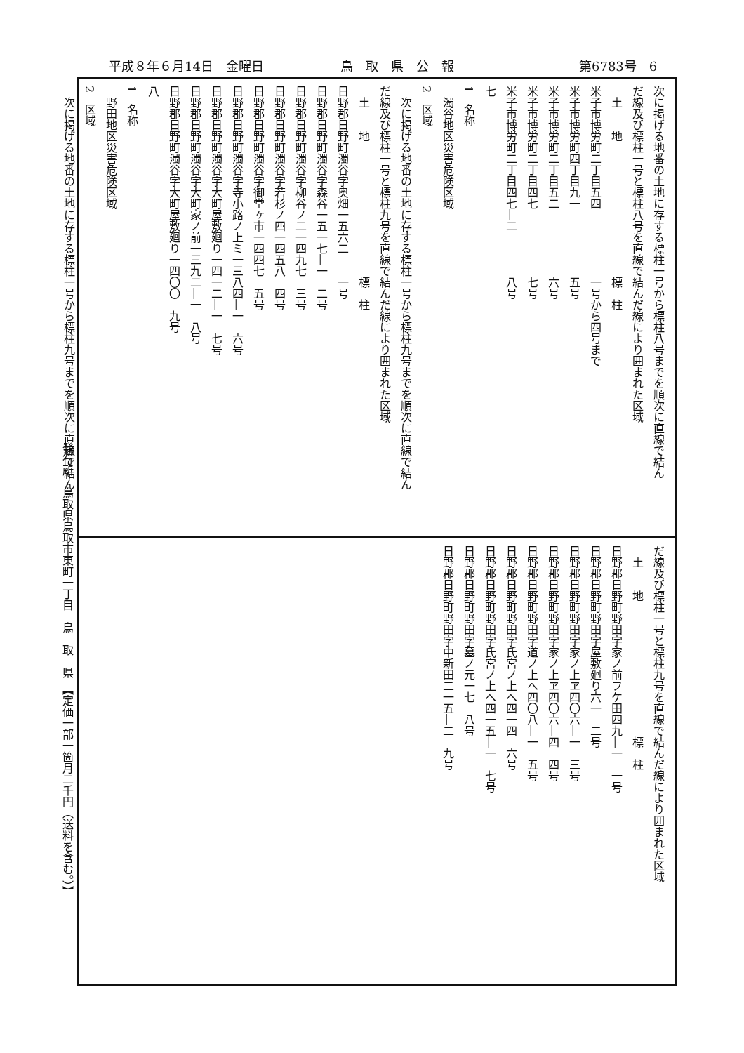平成８年６月14日　金曜日 鳥　取　県　公　報 第6783号　6
次に掲げる地番の土地に存する標柱一号から標柱八号までを順次に直線で結ん
だ線及び標柱一号と標柱八号を直線で結んだ線により囲まれた区域
　土　　地　　　　　　　　　　　　標　柱
米子市博労町二丁目五四　　　　　　一号から四号まで
米子市博労町四丁目九一　　　　　　五号
米子市博労町二丁目五二　　　　　　六号
米子市博労町二丁目四七　　　　　　七号
米子市博労町二丁目四七―二　　　　八号
七
1　名称
　濁谷地区災害危険区域
2　区域
　次に掲げる地番の土地に存する標柱一号から標柱九号までを順次に直線で結ん
だ線及び標柱一号と標柱九号を直線で結んだ線により囲まれた区域
　土　　地　　　　　　　　　　　　標　柱
日野郡日野町濁谷字奥畑一五六二　　一号
日野郡日野町濁谷字森谷一五一七―一　二号
日野郡日野町濁谷字柳谷ノ二一四九七　三号
日野郡日野町濁谷字若杉ノ四一四五八　四号
日野郡日野町濁谷字御堂ヶ市一四四七　五号
日野郡日野町濁谷字寺小路ノ上ミ一三八四―一　六号
日野郡日野町濁谷字大町屋敷廻り一四一二―一　七号
日野郡日野町濁谷字大町家ノ前一三九二―一　八号
日野郡日野町濁谷字大町屋敷廻り一四〇〇　九号
八
1　名称
　野田地区災害危険区域
2　区域
　次に掲げる地番の土地に存する標柱一号から標柱九号までを順次に直線で結ん
だ線及び標柱一号と標柱九号を直線で結んだ線により囲まれた区域
　土　　地　　　　　　　　　　　　標　柱
日野郡日野町野田字家ノ前フケ田四九―一　一号
日野郡日野町野田字屋敷廻り六一　二号
日野郡日野町野田字家ノ上ヱ四〇六―一　三号
日野郡日野町野田字家ノ上ヱ四〇六―四　四号
日野郡日野町野田字道ノ上へ四〇八―一　五号
日野郡日野町野田字氏宮ノ上へ四一四　六号
日野郡日野町野田字氏宮ノ上へ四一五―一　七号
日野郡日野町野田字墓ノ元一七　八号
日野郡日野町野田字中新田二一五―二　九号
発行所　鳥取県鳥取市東町一丁目　鳥　取　県　【定価一部一箇月二千円（送料を含む。）】